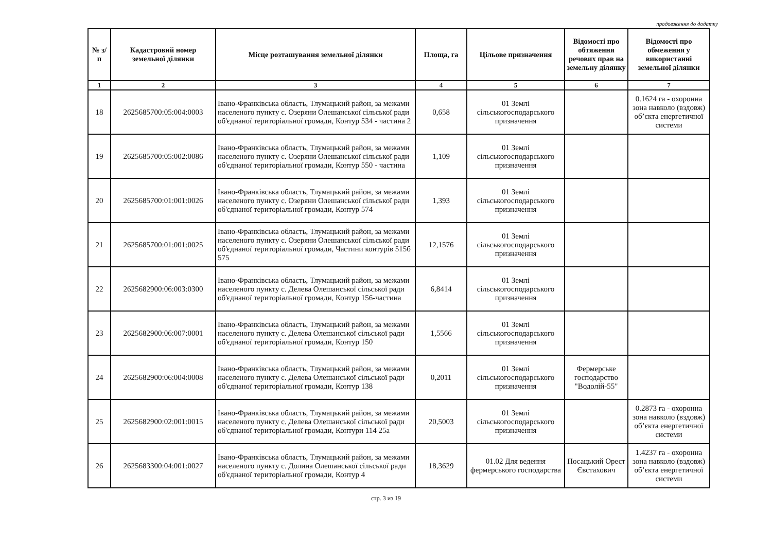продовження до додатку
| № з/п | Кадастровий номер земельної ділянки | Місце розташування земельної ділянки | Площа, га | Цільове призначення | Відомості про обтяження речових прав на земельну ділянку | Відомості про обмеження у використанні земельної ділянки |
| --- | --- | --- | --- | --- | --- | --- |
| 1 | 2 | 3 | 4 | 5 | 6 | 7 |
| 18 | 2625685700:05:004:0003 | Івано-Франківська область, Тлумацький район, за межами населеного пункту с. Озеряни Олешанської сільської ради об'єднаної територіальної громади, Контур 534 - частина 2 | 0,658 | 01 Землі сільськогосподарського призначення | | 0.1624 га - охоронна зона навколо (вздовж) об’єкта енергетичної системи |
| 19 | 2625685700:05:002:0086 | Івано-Франківська область, Тлумацький район, за межами населеного пункту с. Озеряни Олешанської сільської ради об'єднаної територіальної громади, Контур 550 - частина | 1,109 | 01 Землі сільськогосподарського призначення | | |
| 20 | 2625685700:01:001:0026 | Івано-Франківська область, Тлумацький район, за межами населеного пункту с. Озеряни Олешанської сільської ради об'єднаної територіальної громади, Контур 574 | 1,393 | 01 Землі сільськогосподарського призначення | | |
| 21 | 2625685700:01:001:0025 | Івано-Франківська область, Тлумацький район, за межами населеного пункту с. Озеряни Олешанської сільської ради об'єднаної територіальної громади, Частини контурів 515б 575 | 12,1576 | 01 Землі сільськогосподарського призначення | | |
| 22 | 2625682900:06:003:0300 | Івано-Франківська область, Тлумацький район, за межами населеного пункту с. Делева Олешанської сільської ради об'єднаної територіальної громади, Контур 156-частина | 6,8414 | 01 Землі сільськогосподарського призначення | | |
| 23 | 2625682900:06:007:0001 | Івано-Франківська область, Тлумацький район, за межами населеного пункту с. Делева Олешанської сільської ради об'єднаної територіальної громади, Контур 150 | 1,5566 | 01 Землі сільськогосподарського призначення | | |
| 24 | 2625682900:06:004:0008 | Івано-Франківська область, Тлумацький район, за межами населеного пункту с. Делева Олешанської сільської ради об'єднаної територіальної громади, Контур 138 | 0,2011 | 01 Землі сільськогосподарського призначення | Фермерське господарство "Водолій-55" | |
| 25 | 2625682900:02:001:0015 | Івано-Франківська область, Тлумацький район, за межами населеного пункту с. Делева Олешанської сільської ради об'єднаної територіальної громади, Контури 114 25а | 20,5003 | 01 Землі сільськогосподарського призначення | | 0.2873 га - охоронна зона навколо (вздовж) об’єкта енергетичної системи |
| 26 | 2625683300:04:001:0027 | Івано-Франківська область, Тлумацький район, за межами населеного пункту с. Долина Олешанської сільської ради об'єднаної територіальної громади, Контур 4 | 18,3629 | 01.02 Для ведення фермерського господарства | Посацький Орест Євстахович | 1.4237 га - охоронна зона навколо (вздовж) об’єкта енергетичної системи |
стр. 3 из 19